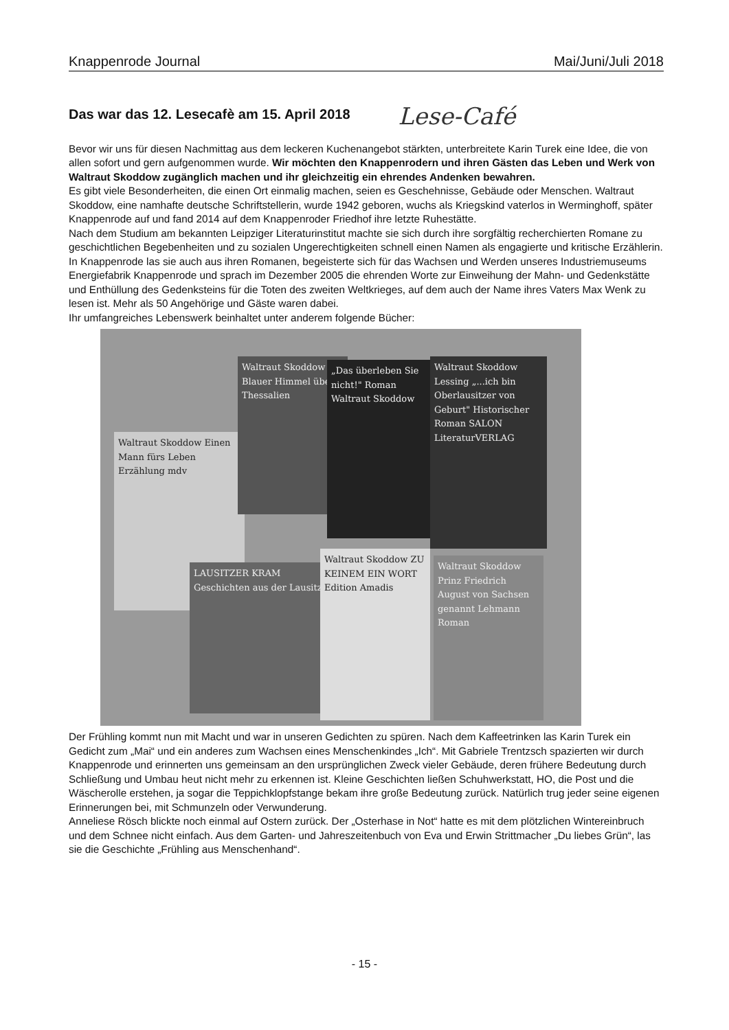Knappenrode Journal Mai/Juni/Juli 2018
Das war das 12. Lesecafè am 15. April 2018
Lese-Café
Bevor wir uns für diesen Nachmittag aus dem leckeren Kuchenangebot stärkten, unterbreitete Karin Turek eine Idee, die von allen sofort und gern aufgenommen wurde. Wir möchten den Knappenrodern und ihren Gästen das Leben und Werk von Waltraut Skoddow zugänglich machen und ihr gleichzeitig ein ehrendes Andenken bewahren.
Es gibt viele Besonderheiten, die einen Ort einmalig machen, seien es Geschehnisse, Gebäude oder Menschen. Waltraut Skoddow, eine namhafte deutsche Schriftstellerin, wurde 1942 geboren, wuchs als Kriegskind vaterlos in Werminghoff, später Knappenrode auf und fand 2014 auf dem Knappenroder Friedhof ihre letzte Ruhestätte.
Nach dem Studium am bekannten Leipziger Literaturinstitut machte sie sich durch ihre sorgfältig recherchierten Romane zu geschichtlichen Begebenheiten und zu sozialen Ungerechtigkeiten schnell einen Namen als engagierte und kritische Erzählerin. In Knappenrode las sie auch aus ihren Romanen, begeisterte sich für das Wachsen und Werden unseres Industriemuseums Energiefabrik Knappenrode und sprach im Dezember 2005 die ehrenden Worte zur Einweihung der Mahn- und Gedenkstätte und Enthüllung des Gedenksteins für die Toten des zweiten Weltkrieges, auf dem auch der Name ihres Vaters Max Wenk zu lesen ist. Mehr als 50 Angehörige und Gäste waren dabei.
Ihr umfangreiches Lebenswerk beinhaltet unter anderem folgende Bücher:
Waltraut Skoddow Einen Mann fürs Leben Erzählung mdv
Waltraut Skoddow Blauer Himmel über Thessalien
„Das überleben Sie nicht!" Roman Waltraut Skoddow
Waltraut Skoddow Lessing „...ich bin Oberlausitzer von Geburt" Historischer Roman SALON LiteraturVERLAG
LAUSITZER KRAM Geschichten aus der Lausitz
Waltraut Skoddow ZU KEINEM EIN WORT Edition Amadis
Waltraut Skoddow Prinz Friedrich August von Sachsen genannt Lehmann Roman
Der Frühling kommt nun mit Macht und war in unseren Gedichten zu spüren. Nach dem Kaffeetrinken las Karin Turek ein Gedicht zum „Mai“ und ein anderes zum Wachsen eines Menschenkindes „Ich“. Mit Gabriele Trentzsch spazierten wir durch Knappenrode und erinnerten uns gemeinsam an den ursprünglichen Zweck vieler Gebäude, deren frühere Bedeutung durch Schließung und Umbau heut nicht mehr zu erkennen ist. Kleine Geschichten ließen Schuhwerkstatt, HO, die Post und die Wäscherolle erstehen, ja sogar die Teppichklopfstange bekam ihre große Bedeutung zurück. Natürlich trug jeder seine eigenen Erinnerungen bei, mit Schmunzeln oder Verwunderung.
Anneliese Rösch blickte noch einmal auf Ostern zurück. Der „Osterhase in Not“ hatte es mit dem plötzlichen Wintereinbruch und dem Schnee nicht einfach. Aus dem Garten- und Jahreszeitenbuch von Eva und Erwin Strittmacher „Du liebes Grün“, las sie die Geschichte „Frühling aus Menschenhand“.
- 15 -